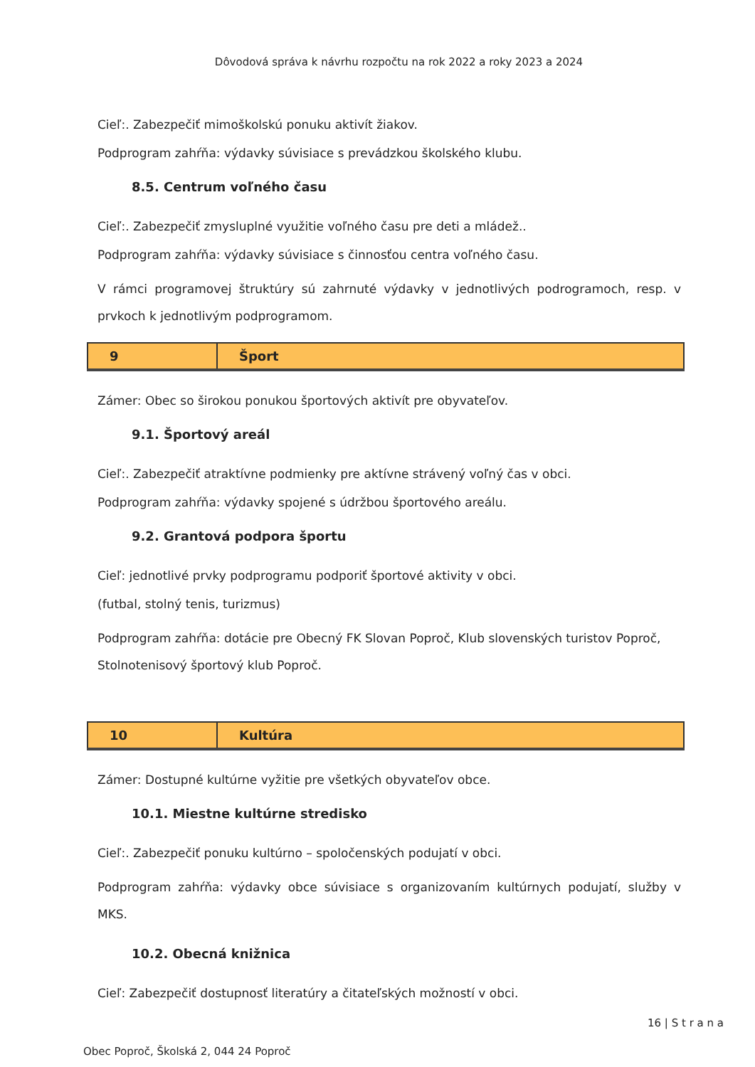Dôvodová správa k návrhu rozpočtu na rok 2022 a roky 2023 a 2024
Cieľ:. Zabezpečiť mimoškolskú ponuku aktivít žiakov.
Podprogram zahŕňa: výdavky súvisiace s prevádzkou školského klubu.
8.5. Centrum voľného času
Cieľ:. Zabezpečiť zmysluplné využitie voľného času pre deti a mládež..
Podprogram zahŕňa: výdavky súvisiace s činnosťou centra voľného času.
V rámci programovej štruktúry sú zahrnuté výdavky v jednotlivých podrogramoch, resp. v prvkoch k jednotlivým podprogramom.
| 9 | Šport |
Zámer: Obec so širokou ponukou športových aktivít pre obyvateľov.
9.1. Športový areál
Cieľ:. Zabezpečiť atraktívne podmienky pre aktívne strávený voľný čas v obci.
Podprogram zahŕňa: výdavky spojené s údržbou športového areálu.
9.2. Grantová podpora športu
Cieľ: jednotlivé prvky podprogramu podporiť športové aktivity v obci.
(futbal, stolný tenis, turizmus)
Podprogram zahŕňa: dotácie pre Obecný FK Slovan Poproč, Klub slovenských turistov Poproč, Stolnotenisový športový klub Poproč.
| 10 | Kultúra |
Zámer: Dostupné kultúrne vyžitie pre všetkých obyvateľov obce.
10.1. Miestne kultúrne stredisko
Cieľ:. Zabezpečiť ponuku kultúrno – spoločenských podujatí v obci.
Podprogram zahŕňa: výdavky obce súvisiace s organizovaním kultúrnych podujatí, služby v MKS.
10.2. Obecná knižnica
Cieľ: Zabezpečiť dostupnosť literatúry a čitateľských možností v obci.
16 | S t r a n a
Obec Poproč, Školská 2, 044 24 Poproč